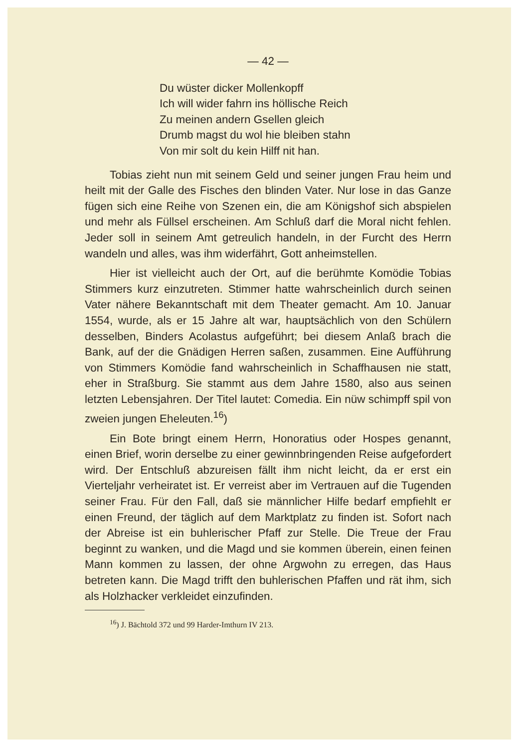— 42 —
Du wüster dicker Mollenkopff
Ich will wider fahrn ins höllische Reich
Zu meinen andern Gsellen gleich
Drumb magst du wol hie bleiben stahn
Von mir solt du kein Hilff nit han.
Tobias zieht nun mit seinem Geld und seiner jungen Frau heim und heilt mit der Galle des Fisches den blinden Vater. Nur lose in das Ganze fügen sich eine Reihe von Szenen ein, die am Königshof sich abspielen und mehr als Füllsel erscheinen. Am Schluß darf die Moral nicht fehlen. Jeder soll in seinem Amt getreulich handeln, in der Furcht des Herrn wandeln und alles, was ihm widerfährt, Gott anheimstellen.
Hier ist vielleicht auch der Ort, auf die berühmte Komödie Tobias Stimmers kurz einzutreten. Stimmer hatte wahrscheinlich durch seinen Vater nähere Bekanntschaft mit dem Theater gemacht. Am 10. Januar 1554, wurde, als er 15 Jahre alt war, hauptsächlich von den Schülern desselben, Binders Acolastus aufgeführt; bei diesem Anlaß brach die Bank, auf der die Gnädigen Herren saßen, zusammen. Eine Aufführung von Stimmers Komödie fand wahrscheinlich in Schaffhausen nie statt, eher in Straßburg. Sie stammt aus dem Jahre 1580, also aus seinen letzten Lebensjahren. Der Titel lautet: Comedia. Ein nüw schimpff spil von zweien jungen Eheleuten.<sup>16</sup>)
Ein Bote bringt einem Herrn, Honoratius oder Hospes genannt, einen Brief, worin derselbe zu einer gewinnbringenden Reise aufgefordert wird. Der Entschluß abzureisen fällt ihm nicht leicht, da er erst ein Vierteljahr verheiratet ist. Er verreist aber im Vertrauen auf die Tugenden seiner Frau. Für den Fall, daß sie männlicher Hilfe bedarf empfiehlt er einen Freund, der täglich auf dem Marktplatz zu finden ist. Sofort nach der Abreise ist ein buhlerischer Pfaff zur Stelle. Die Treue der Frau beginnt zu wanken, und die Magd und sie kommen überein, einen feinen Mann kommen zu lassen, der ohne Argwohn zu erregen, das Haus betreten kann. Die Magd trifft den buhlerischen Pfaffen und rät ihm, sich als Holzhacker verkleidet einzufinden.
<sup>16</sup>) J. Bächtold 372 und 99 Harder-Imthurn IV 213.